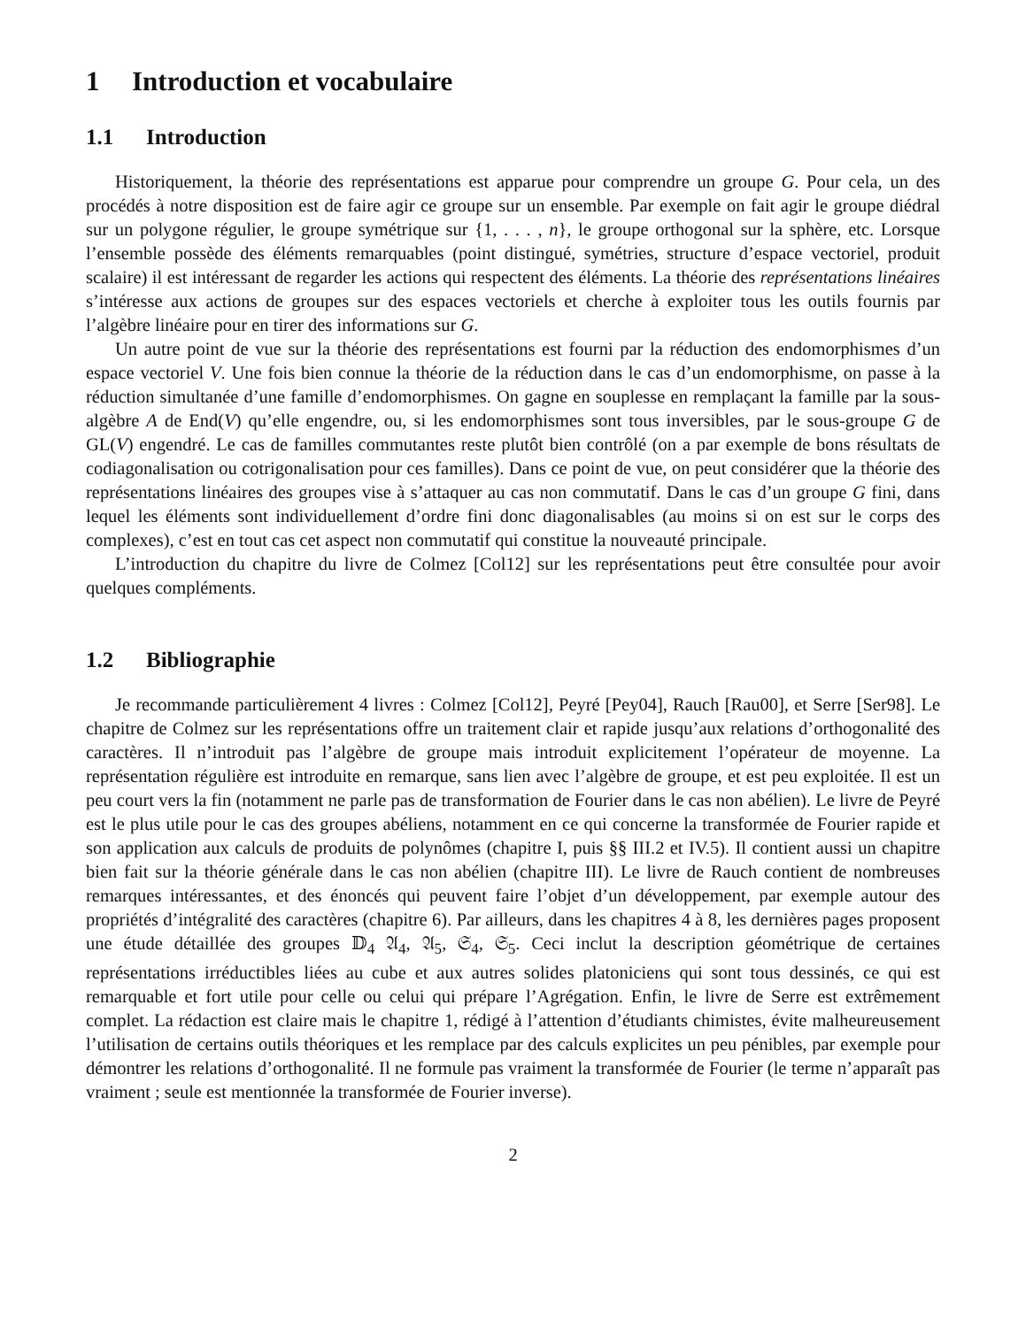1 Introduction et vocabulaire
1.1 Introduction
Historiquement, la théorie des représentations est apparue pour comprendre un groupe G. Pour cela, un des procédés à notre disposition est de faire agir ce groupe sur un ensemble. Par exemple on fait agir le groupe diédral sur un polygone régulier, le groupe symétrique sur {1, . . . , n}, le groupe orthogonal sur la sphère, etc. Lorsque l’ensemble possède des éléments remarquables (point distingué, symétries, structure d’espace vectoriel, produit scalaire) il est intéressant de regarder les actions qui respectent des éléments. La théorie des représentations linéaires s’intéresse aux actions de groupes sur des espaces vectoriels et cherche à exploiter tous les outils fournis par l’algèbre linéaire pour en tirer des informations sur G.
Un autre point de vue sur la théorie des représentations est fourni par la réduction des endomorphismes d’un espace vectoriel V. Une fois bien connue la théorie de la réduction dans le cas d’un endomorphisme, on passe à la réduction simultanée d’une famille d’endomorphismes. On gagne en souplesse en remplaçant la famille par la sous-algèbre A de End(V) qu’elle engendre, ou, si les endomorphismes sont tous inversibles, par le sous-groupe G de GL(V) engendré. Le cas de familles commutantes reste plutôt bien contrôlé (on a par exemple de bons résultats de codiagonalisation ou cotrigonalisation pour ces familles). Dans ce point de vue, on peut considérer que la théorie des représentations linéaires des groupes vise à s’attaquer au cas non commutatif. Dans le cas d’un groupe G fini, dans lequel les éléments sont individuellement d’ordre fini donc diagonalisables (au moins si on est sur le corps des complexes), c’est en tout cas cet aspect non commutatif qui constitue la nouveauté principale.
L’introduction du chapitre du livre de Colmez [Col12] sur les représentations peut être consultée pour avoir quelques compléments.
1.2 Bibliographie
Je recommande particulièrement 4 livres : Colmez [Col12], Peyré [Pey04], Rauch [Rau00], et Serre [Ser98]. Le chapitre de Colmez sur les représentations offre un traitement clair et rapide jusqu’aux relations d’orthogonalité des caractères. Il n’introduit pas l’algèbre de groupe mais introduit explicitement l’opérateur de moyenne. La représentation régulière est introduite en remarque, sans lien avec l’algèbre de groupe, et est peu exploitée. Il est un peu court vers la fin (notamment ne parle pas de transformation de Fourier dans le cas non abélien). Le livre de Peyré est le plus utile pour le cas des groupes abéliens, notamment en ce qui concerne la transformée de Fourier rapide et son application aux calculs de produits de polynômes (chapitre I, puis §§ III.2 et IV.5). Il contient aussi un chapitre bien fait sur la théorie générale dans le cas non abélien (chapitre III). Le livre de Rauch contient de nombreuses remarques intéressantes, et des énoncés qui peuvent faire l’objet d’un développement, par exemple autour des propriétés d’intégralité des caractères (chapitre 6). Par ailleurs, dans les chapitres 4 à 8, les dernières pages proposent une étude détaillée des groupes 𝔻<sub>4</sub> 𝔄<sub>4</sub>, 𝔄<sub>5</sub>, 𝔖<sub>4</sub>, 𝔖<sub>5</sub>. Ceci inclut la description géométrique de certaines représentations irréductibles liées au cube et aux autres solides platoniciens qui sont tous dessinés, ce qui est remarquable et fort utile pour celle ou celui qui prépare l’Agrégation. Enfin, le livre de Serre est extrêmement complet. La rédaction est claire mais le chapitre 1, rédigé à l’attention d’étudiants chimistes, évite malheureusement l’utilisation de certains outils théoriques et les remplace par des calculs explicites un peu pénibles, par exemple pour démontrer les relations d’orthogonalité. Il ne formule pas vraiment la transformée de Fourier (le terme n’apparaît pas vraiment ; seule est mentionnée la transformée de Fourier inverse).
2